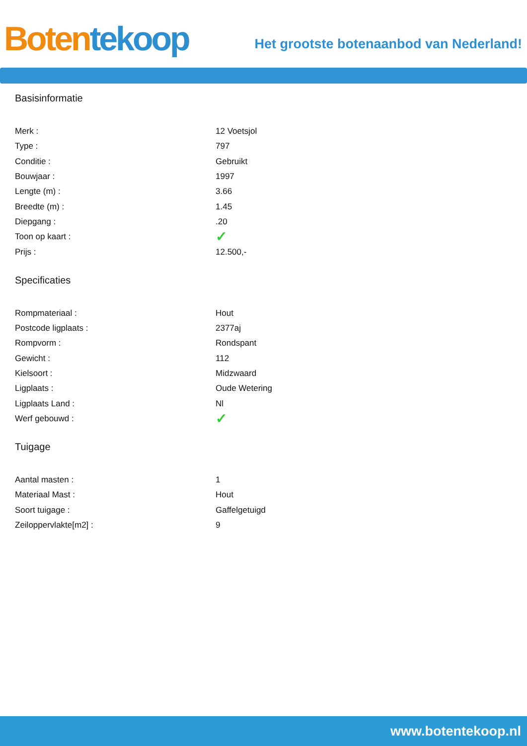Boten tekoop
Het grootste botenaanbod van Nederland!
Basisinformatie
| Merk : | 12 Voetsjol |
| Type : | 797 |
| Conditie : | Gebruikt |
| Bouwjaar : | 1997 |
| Lengte (m) : | 3.66 |
| Breedte (m) : | 1.45 |
| Diepgang : | .20 |
| Toon op kaart : | ✓ |
| Prijs : | 12.500,- |
Specificaties
| Rompmateriaal : | Hout |
| Postcode ligplaats : | 2377aj |
| Rompvorm : | Rondspant |
| Gewicht : | 112 |
| Kielsoort : | Midzwaard |
| Ligplaats : | Oude Wetering |
| Ligplaats Land : | Nl |
| Werf gebouwd : | ✓ |
Tuigage
| Aantal masten : | 1 |
| Materiaal Mast : | Hout |
| Soort tuigage : | Gaffelgetuigd |
| Zeiloppervlakte[m2] : | 9 |
www.botentekoop.nl